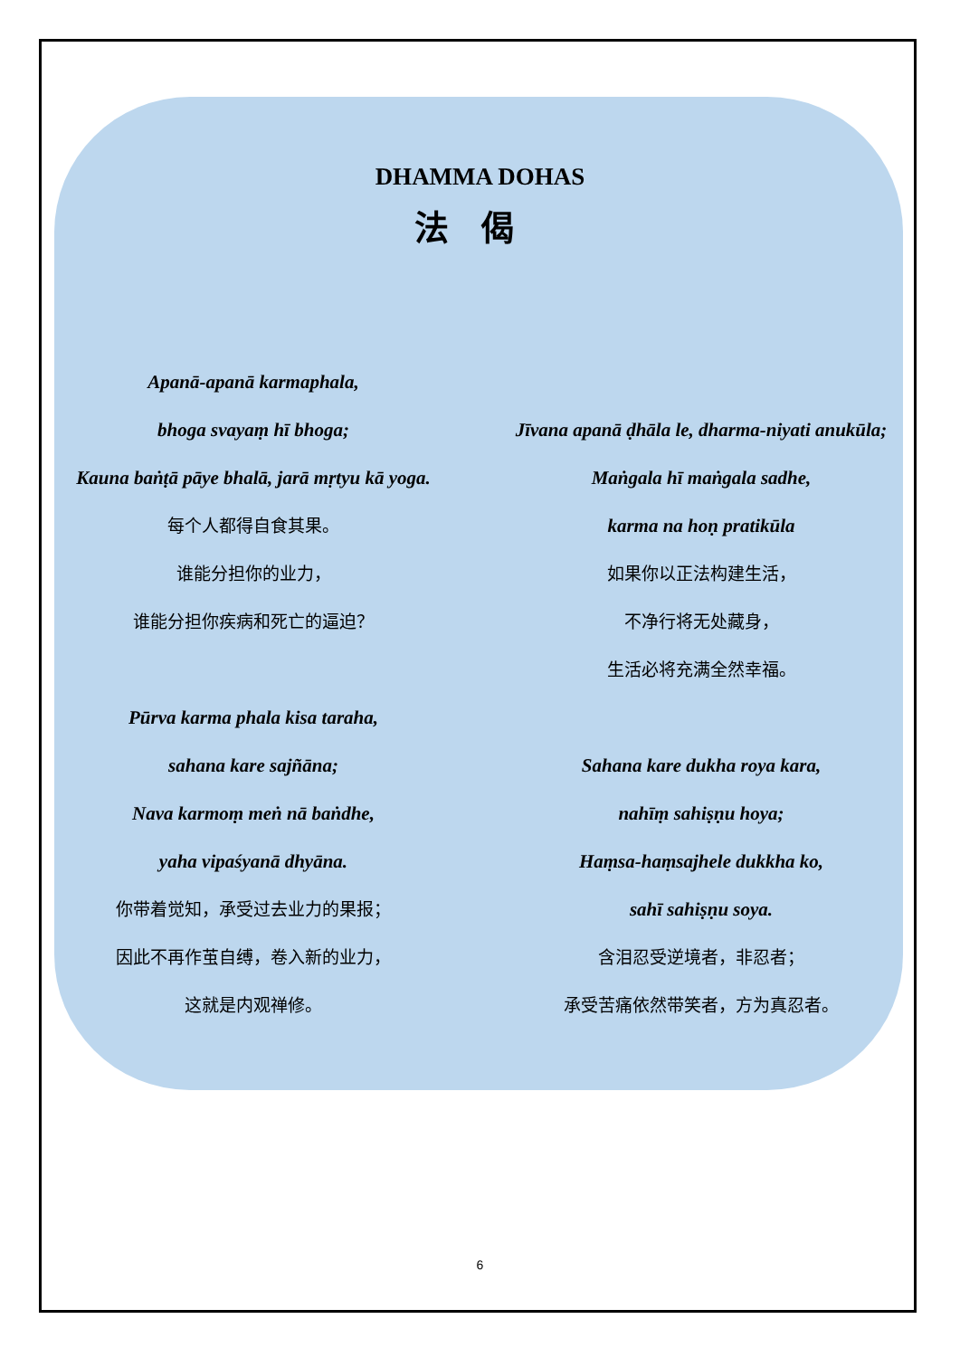DHAMMA DOHAS
法偈
Apanā-apanā karmaphala,
bhoga svayaṃ hī bhoga;
Kauna baṅṭā pāye bhalā, jarā mṛtyu kā yoga.
每个人都得自食其果。
谁能分担你的业力，
谁能分担你疾病和死亡的逼迫？
Pūrva karma phala kisa taraha,
sahana kare sajñāna;
Nava karmoṃ meṅ nā baṅdhe,
yaha vipaśyanā dhyāna.
你带着觉知，承受过去业力的果报；
因此不再作茧自缚，卷入新的业力，
这就是内观禅修。
Jīvana apanā ḍhāla le, dharma-niyati anukūla;
Maṅgala hī maṅgala sadhe,
karma na hoṇ pratikūla
如果你以正法构建生活，
不净行将无处藏身，
生活必将充满全然幸福。
Sahana kare dukha roya kara,
nahīṃ sahiṣṇu hoya;
Haṃsa-haṃsajhele dukkha ko,
sahī sahiṣṇu soya.
含泪忍受逆境者，非忍者；
承受苦痛依然带笑者，方为真忍者。
6